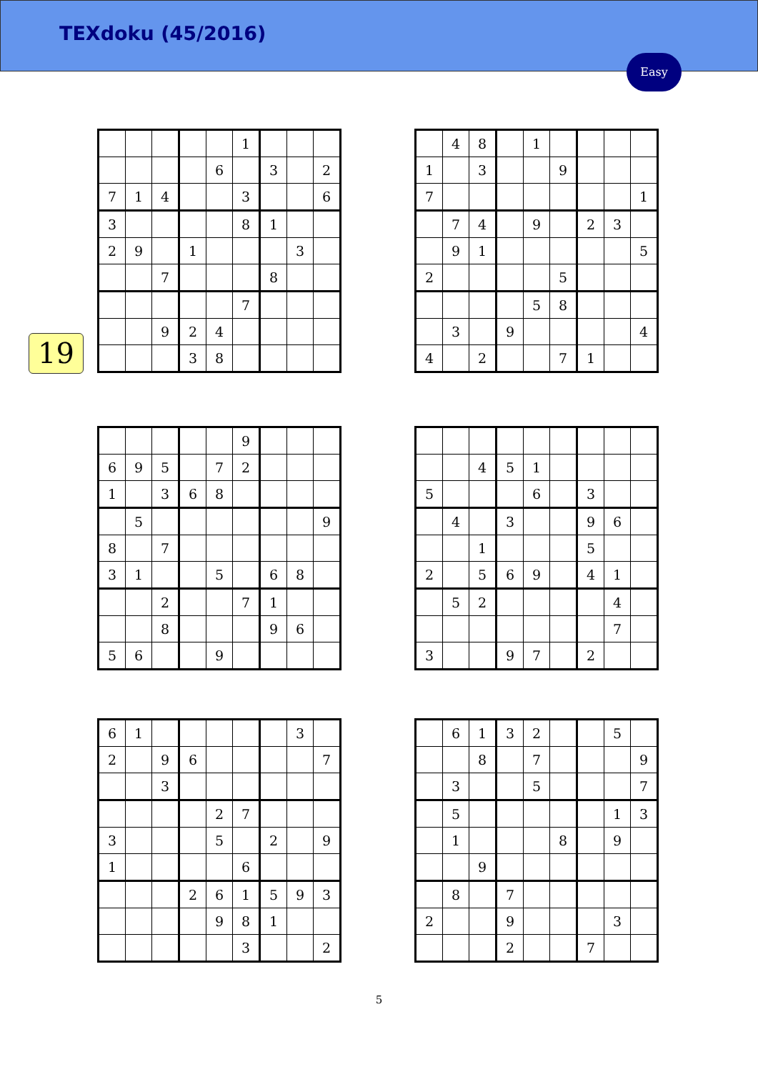TEXdoku (45/2016)
Easy
19
| | | | | | 1 | | | |
| | | | | 6 | | 3 | | 2 |
| 7 | 1 | 4 | | | 3 | | | 6 |
| 3 | | | | | 8 | 1 | | |
| 2 | 9 | | 1 | | | | 3 | |
| | | 7 | | | | 8 | | |
| | | | | | 7 | | | |
| | | 9 | 2 | 4 | | | | |
| | | | 3 | 8 | | | | |
| | 4 | 8 | | 1 | | | | |
| 1 | | 3 | | | 9 | | | |
| 7 | | | | | | | | 1 |
| | 7 | 4 | | 9 | | 2 | 3 | |
| | 9 | 1 | | | | | | 5 |
| 2 | | | | | 5 | | | |
| | | | | 5 | 8 | | | |
| | 3 | | 9 | | | | | 4 |
| 4 | | 2 | | | 7 | 1 | | |
| | | | | | 9 | | | |
| 6 | 9 | 5 | | 7 | 2 | | | |
| 1 | | 3 | 6 | 8 | | | | |
| | 5 | | | | | | | 9 |
| 8 | | 7 | | | | | | |
| 3 | 1 | | | 5 | | 6 | 8 | |
| | | 2 | | | 7 | 1 | | |
| | | 8 | | | | 9 | 6 | |
| 5 | 6 | | | 9 | | | | |
| | | 4 | 5 | 1 | | | | |
| 5 | | | | 6 | | 3 | | |
| | 4 | | 3 | | | 9 | 6 | |
| | | 1 | | | | 5 | | |
| 2 | | 5 | 6 | 9 | | 4 | 1 | |
| | 5 | 2 | | | | | 4 | |
| | | | | | | | 7 | |
| 3 | | | 9 | 7 | | 2 | | |
| 6 | 1 | | | | | | 3 | |
| 2 | | 9 | 6 | | | | | 7 |
| | | 3 | | | | | | |
| | | | | 2 | 7 | | | |
| 3 | | | | 5 | | 2 | | 9 |
| 1 | | | | | 6 | | | |
| | | | 2 | 6 | 1 | 5 | 9 | 3 |
| | | | | 9 | 8 | 1 | | |
| | | | | | 3 | | | 2 |
| | 6 | 1 | 3 | 2 | | | 5 | |
| | | 8 | | 7 | | | | 9 |
| | 3 | | | 5 | | | | 7 |
| | 5 | | | | | | 1 | 3 |
| | 1 | | | | 8 | | 9 | |
| | | 9 | | | | | | |
| | 8 | | 7 | | | | | |
| 2 | | | 9 | | | | 3 | |
| | | | 2 | | | 7 | | |
5